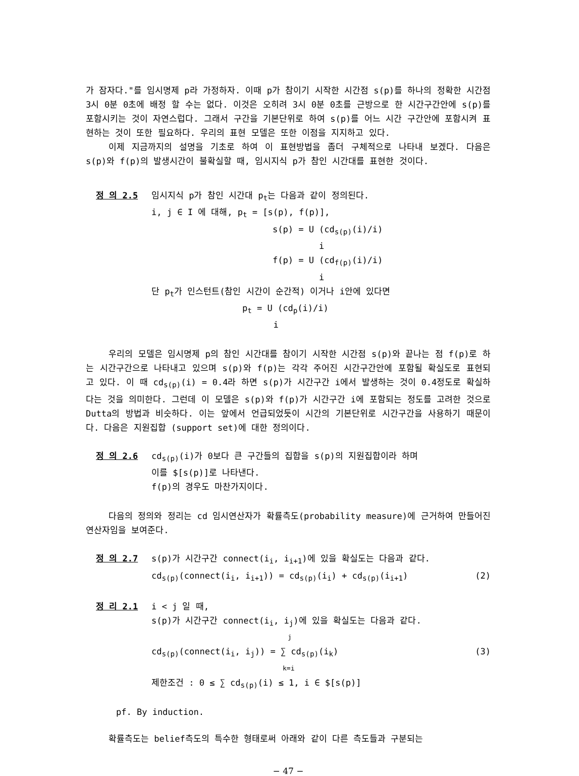가 잠자다."를 임시명제 p라 가정하자. 이때 p가 참이기 시작한 시간점 s(p)를 하나의 정확한 시간점 3시 0분 0초에 배정 할 수는 없다. 이것은 오히려 3시 0분 0초를 근방으로 한 시간구간안에 s(p)를 포함시키는 것이 자연스럽다. 그래서 구간을 기본단위로 하여 s(p)를 어느 시간 구간안에 포함시켜 표현하는 것이 또한 필요하다. 우리의 표현 모델은 또한 이점을 지지하고 있다.
이제 지금까지의 설명을 기초로 하여 이 표현방법을 좀더 구체적으로 나타내 보겠다. 다음은 s(p)와 f(p)의 발생시간이 불확실할 때, 임시지식 p가 참인 시간대를 표현한 것이다.
정 의 2.5
임시지식 p가 참인 시간대 p<sub>t</sub>는 다음과 같이 정의된다.
i, j ∈ I 에 대해, p<sub>t</sub> = [s(p), f(p)],
s(p) = U (cd<sub>s(p)</sub>(i)/i)
i
f(p) = U (cd<sub>f(p)</sub>(i)/i)
i
단 p<sub>t</sub>가 인스턴트(참인 시간이 순간적) 이거나 i안에 있다면
p<sub>t</sub> = U (cd<sub>p</sub>(i)/i)
i
우리의 모델은 임시명제 p의 참인 시간대를 참이기 시작한 시간점 s(p)와 끝나는 점 f(p)로 하는 시간구간으로 나타내고 있으며 s(p)와 f(p)는 각각 주어진 시간구간안에 포함될 확실도로 표현되고 있다. 이 때 cd<sub>s(p)</sub>(i) = 0.4라 하면 s(p)가 시간구간 i에서 발생하는 것이 0.4정도로 확실하다는 것을 의미한다. 그런데 이 모델은 s(p)와 f(p)가 시간구간 i에 포함되는 정도를 고려한 것으로 Dutta의 방법과 비슷하다. 이는 앞에서 언급되었듯이 시간의 기본단위로 시간구간을 사용하기 때문이다. 다음은 지원집합 (support set)에 대한 정의이다.
정 의 2.6
cd<sub>s(p)</sub>(i)가 0보다 큰 구간들의 집합을 s(p)의 지원집합이라 하며
이를 $[s(p)]로 나타낸다.
f(p)의 경우도 마찬가지이다.
다음의 정의와 정리는 cd 임시연산자가 확률측도(probability measure)에 근거하여 만들어진 연산자임을 보여준다.
정 의 2.7
s(p)가 시간구간 connect(i<sub>i</sub>, i<sub>i+1</sub>)에 있을 확실도는 다음과 같다.
cd<sub>s(p)</sub>(connect(i<sub>i</sub>, i<sub>i+1</sub>)) = cd<sub>s(p)</sub>(i<sub>i</sub>) + cd<sub>s(p)</sub>(i<sub>i+1</sub>) (2)
정 리 2.1
i < j 일 때,
s(p)가 시간구간 connect(i<sub>i</sub>, i<sub>j</sub>)에 있을 확실도는 다음과 같다.
j
cd<sub>s(p)</sub>(connect(i<sub>i</sub>, i<sub>j</sub>)) = ∑ cd<sub>s(p)</sub>(i<sub>k</sub>) (3)
k=i
제한조건 : 0 ≤ ∑ cd<sub>s(p)</sub>(i) ≤ 1, i ∈ $[s(p)]
pf. By induction.
확률측도는 belief측도의 특수한 형태로써 아래와 같이 다른 측도들과 구분되는
− 47 −